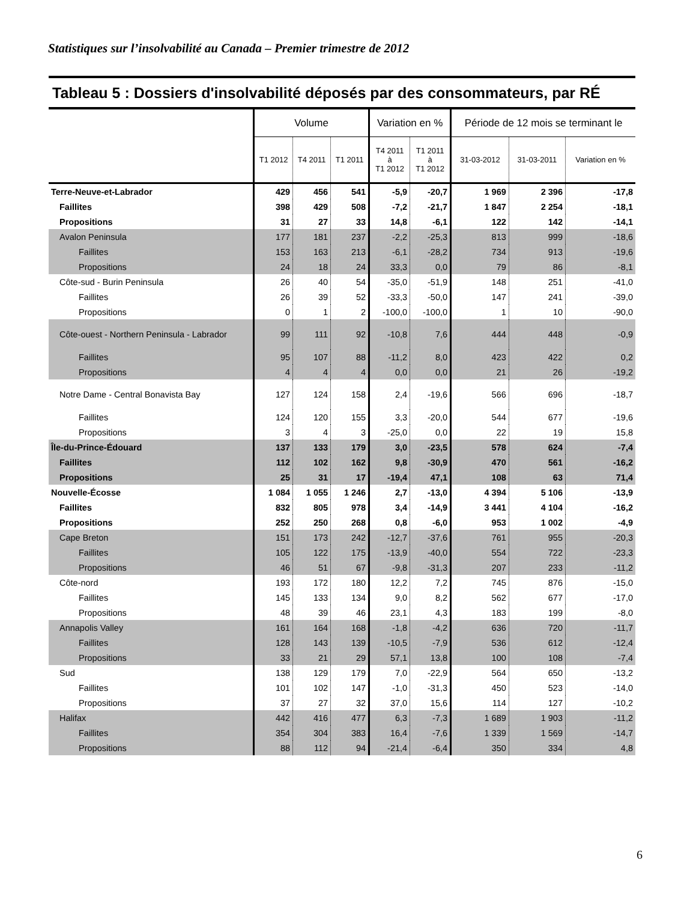Statistiques sur l’insolvabilité au Canada – Premier trimestre de 2012
Tableau 5 : Dossiers d'insolvabilité déposés par des consommateurs, par RÉ
| | Volume | | | Variation en % | | Période de 12 mois se terminant le | | |
| --- | --- | --- | --- | --- | --- | --- | --- | --- |
| | T1 2012 | T4 2011 | T1 2011 | T4 2011 à T1 2012 | T1 2011 à T1 2012 | 31-03-2012 | 31-03-2011 | Variation en % |
| Terre-Neuve-et-Labrador | 429 | 456 | 541 | -5,9 | -20,7 | 1 969 | 2 396 | -17,8 |
| Faillites | 398 | 429 | 508 | -7,2 | -21,7 | 1 847 | 2 254 | -18,1 |
| Propositions | 31 | 27 | 33 | 14,8 | -6,1 | 122 | 142 | -14,1 |
| Avalon Peninsula | 177 | 181 | 237 | -2,2 | -25,3 | 813 | 999 | -18,6 |
| Faillites | 153 | 163 | 213 | -6,1 | -28,2 | 734 | 913 | -19,6 |
| Propositions | 24 | 18 | 24 | 33,3 | 0,0 | 79 | 86 | -8,1 |
| Côte-sud - Burin Peninsula | 26 | 40 | 54 | -35,0 | -51,9 | 148 | 251 | -41,0 |
| Faillites | 26 | 39 | 52 | -33,3 | -50,0 | 147 | 241 | -39,0 |
| Propositions | 0 | 1 | 2 | -100,0 | -100,0 | 1 | 10 | -90,0 |
| Côte-ouest - Northern Peninsula - Labrador | 99 | 111 | 92 | -10,8 | 7,6 | 444 | 448 | -0,9 |
| Faillites | 95 | 107 | 88 | -11,2 | 8,0 | 423 | 422 | 0,2 |
| Propositions | 4 | 4 | 4 | 0,0 | 0,0 | 21 | 26 | -19,2 |
| Notre Dame - Central Bonavista Bay | 127 | 124 | 158 | 2,4 | -19,6 | 566 | 696 | -18,7 |
| Faillites | 124 | 120 | 155 | 3,3 | -20,0 | 544 | 677 | -19,6 |
| Propositions | 3 | 4 | 3 | -25,0 | 0,0 | 22 | 19 | 15,8 |
| Île-du-Prince-Édouard | 137 | 133 | 179 | 3,0 | -23,5 | 578 | 624 | -7,4 |
| Faillites | 112 | 102 | 162 | 9,8 | -30,9 | 470 | 561 | -16,2 |
| Propositions | 25 | 31 | 17 | -19,4 | 47,1 | 108 | 63 | 71,4 |
| Nouvelle-Écosse | 1 084 | 1 055 | 1 246 | 2,7 | -13,0 | 4 394 | 5 106 | -13,9 |
| Faillites | 832 | 805 | 978 | 3,4 | -14,9 | 3 441 | 4 104 | -16,2 |
| Propositions | 252 | 250 | 268 | 0,8 | -6,0 | 953 | 1 002 | -4,9 |
| Cape Breton | 151 | 173 | 242 | -12,7 | -37,6 | 761 | 955 | -20,3 |
| Faillites | 105 | 122 | 175 | -13,9 | -40,0 | 554 | 722 | -23,3 |
| Propositions | 46 | 51 | 67 | -9,8 | -31,3 | 207 | 233 | -11,2 |
| Côte-nord | 193 | 172 | 180 | 12,2 | 7,2 | 745 | 876 | -15,0 |
| Faillites | 145 | 133 | 134 | 9,0 | 8,2 | 562 | 677 | -17,0 |
| Propositions | 48 | 39 | 46 | 23,1 | 4,3 | 183 | 199 | -8,0 |
| Annapolis Valley | 161 | 164 | 168 | -1,8 | -4,2 | 636 | 720 | -11,7 |
| Faillites | 128 | 143 | 139 | -10,5 | -7,9 | 536 | 612 | -12,4 |
| Propositions | 33 | 21 | 29 | 57,1 | 13,8 | 100 | 108 | -7,4 |
| Sud | 138 | 129 | 179 | 7,0 | -22,9 | 564 | 650 | -13,2 |
| Faillites | 101 | 102 | 147 | -1,0 | -31,3 | 450 | 523 | -14,0 |
| Propositions | 37 | 27 | 32 | 37,0 | 15,6 | 114 | 127 | -10,2 |
| Halifax | 442 | 416 | 477 | 6,3 | -7,3 | 1 689 | 1 903 | -11,2 |
| Faillites | 354 | 304 | 383 | 16,4 | -7,6 | 1 339 | 1 569 | -14,7 |
| Propositions | 88 | 112 | 94 | -21,4 | -6,4 | 350 | 334 | 4,8 |
6